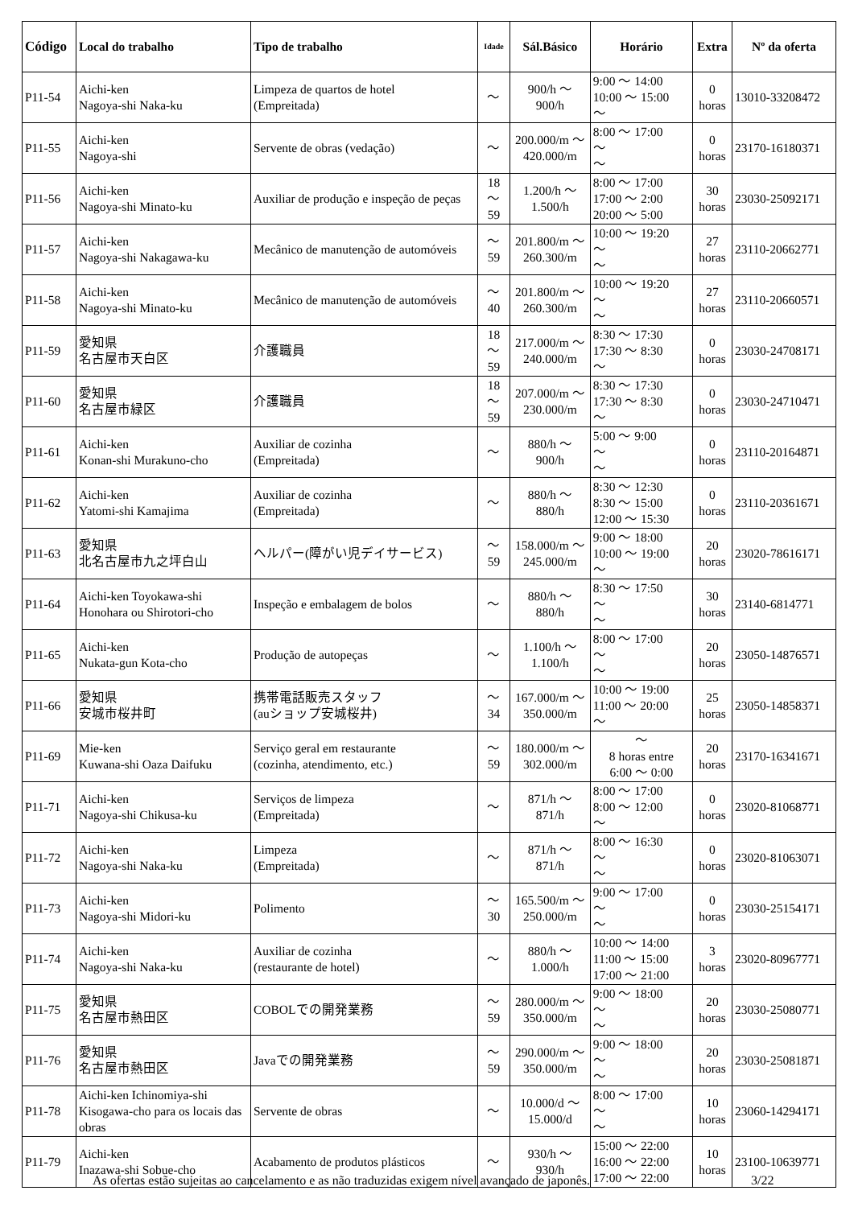| Código | Local do trabalho | Tipo de trabalho | Idade | Sál.Básico | Horário | Extra | Nº da oferta |
| --- | --- | --- | --- | --- | --- | --- | --- |
| P11-54 | Aichi-ken Nagoya-shi Naka-ku | Limpeza de quartos de hotel (Empreitada) | ～ | 900/h ～ 900/h | 9:00 ～ 14:00 10:00 ～ 15:00 ～ | 0 horas | 13010-33208472 |
| P11-55 | Aichi-ken Nagoya-shi | Servente de obras (vedação) | ～ | 200.000/m ～ 420.000/m | 8:00 ～ 17:00 ～ ～ | 0 horas | 23170-16180371 |
| P11-56 | Aichi-ken Nagoya-shi Minato-ku | Auxiliar de produção e inspeção de peças | 18 ～ 59 | 1.200/h ～ 1.500/h | 8:00 ～ 17:00 17:00 ～ 2:00 20:00 ～ 5:00 | 30 horas | 23030-25092171 |
| P11-57 | Aichi-ken Nagoya-shi Nakagawa-ku | Mecânico de manutenção de automóveis | ～ 59 | 201.800/m ～ 260.300/m | 10:00 ～ 19:20 ～ ～ | 27 horas | 23110-20662771 |
| P11-58 | Aichi-ken Nagoya-shi Minato-ku | Mecânico de manutenção de automóveis | ～ 40 | 201.800/m ～ 260.300/m | 10:00 ～ 19:20 ～ ～ | 27 horas | 23110-20660571 |
| P11-59 | 愛知県 名古屋市天白区 | 介護職員 | 18 ～ 59 | 217.000/m ～ 240.000/m | 8:30 ～ 17:30 17:30 ～ 8:30 ～ | 0 horas | 23030-24708171 |
| P11-60 | 愛知県 名古屋市緑区 | 介護職員 | 18 ～ 59 | 207.000/m ～ 230.000/m | 8:30 ～ 17:30 17:30 ～ 8:30 ～ | 0 horas | 23030-24710471 |
| P11-61 | Aichi-ken Konan-shi Murakuno-cho | Auxiliar de cozinha (Empreitada) | ～ | 880/h ～ 900/h | 5:00 ～ 9:00 ～ ～ | 0 horas | 23110-20164871 |
| P11-62 | Aichi-ken Yatomi-shi Kamajima | Auxiliar de cozinha (Empreitada) | ～ | 880/h ～ 880/h | 8:30 ～ 12:30 8:30 ～ 15:00 12:00 ～ 15:30 | 0 horas | 23110-20361671 |
| P11-63 | 愛知県 北名古屋市九之坪白山 | ヘルパー(障がい児デイサービス) | ～ 59 | 158.000/m ～ 245.000/m | 9:00 ～ 18:00 10:00 ～ 19:00 ～ | 20 horas | 23020-78616171 |
| P11-64 | Aichi-ken Toyokawa-shi Honohara ou Shirotori-cho | Inspeção e embalagem de bolos | ～ | 880/h ～ 880/h | 8:30 ～ 17:50 ～ ～ | 30 horas | 23140-6814771 |
| P11-65 | Aichi-ken Nukata-gun Kota-cho | Produção de autopeças | ～ | 1.100/h ～ 1.100/h | 8:00 ～ 17:00 ～ ～ | 20 horas | 23050-14876571 |
| P11-66 | 愛知県 安城市桜井町 | 携帯電話販売スタッフ (auショップ安城桜井) | ～ 34 | 167.000/m ～ 350.000/m | 10:00 ～ 19:00 11:00 ～ 20:00 ～ | 25 horas | 23050-14858371 |
| P11-69 | Mie-ken Kuwana-shi Oaza Daifuku | Serviço geral em restaurante (cozinha, atendimento, etc.) | ～ 59 | 180.000/m ～ 302.000/m | ～ 8 horas entre 6:00 ～ 0:00 | 20 horas | 23170-16341671 |
| P11-71 | Aichi-ken Nagoya-shi Chikusa-ku | Serviços de limpeza (Empreitada) | ～ | 871/h ～ 871/h | 8:00 ～ 17:00 8:00 ～ 12:00 ～ | 0 horas | 23020-81068771 |
| P11-72 | Aichi-ken Nagoya-shi Naka-ku | Limpeza (Empreitada) | ～ | 871/h ～ 871/h | 8:00 ～ 16:30 ～ ～ | 0 horas | 23020-81063071 |
| P11-73 | Aichi-ken Nagoya-shi Midori-ku | Polimento | ～ 30 | 165.500/m ～ 250.000/m | 9:00 ～ 17:00 ～ ～ | 0 horas | 23030-25154171 |
| P11-74 | Aichi-ken Nagoya-shi Naka-ku | Auxiliar de cozinha (restaurante de hotel) | ～ | 880/h ～ 1.000/h | 10:00 ～ 14:00 11:00 ～ 15:00 17:00 ～ 21:00 | 3 horas | 23020-80967771 |
| P11-75 | 愛知県 名古屋市熱田区 | COBOLでの開発業務 | ～ 59 | 280.000/m ～ 350.000/m | 9:00 ～ 18:00 ～ ～ | 20 horas | 23030-25080771 |
| P11-76 | 愛知県 名古屋市熱田区 | Javaでの開発業務 | ～ 59 | 290.000/m ～ 350.000/m | 9:00 ～ 18:00 ～ ～ | 20 horas | 23030-25081871 |
| P11-78 | Aichi-ken Ichinomiya-shi Kisogawa-cho para os locais das obras | Servente de obras | ～ | 10.000/d ～ 15.000/d | 8:00 ～ 17:00 ～ ～ | 10 horas | 23060-14294171 |
| P11-79 | Aichi-ken Inazawa-shi Sobue-cho | Acabamento de produtos plásticos | ～ | 930/h ～ 930/h | 15:00 ～ 22:00 16:00 ～ 22:00 17:00 ～ 22:00 | 10 horas | 23100-10639771 |
As ofertas estão sujeitas ao cancelamento e as não traduzidas exigem nível avançado de japonês.
3/22